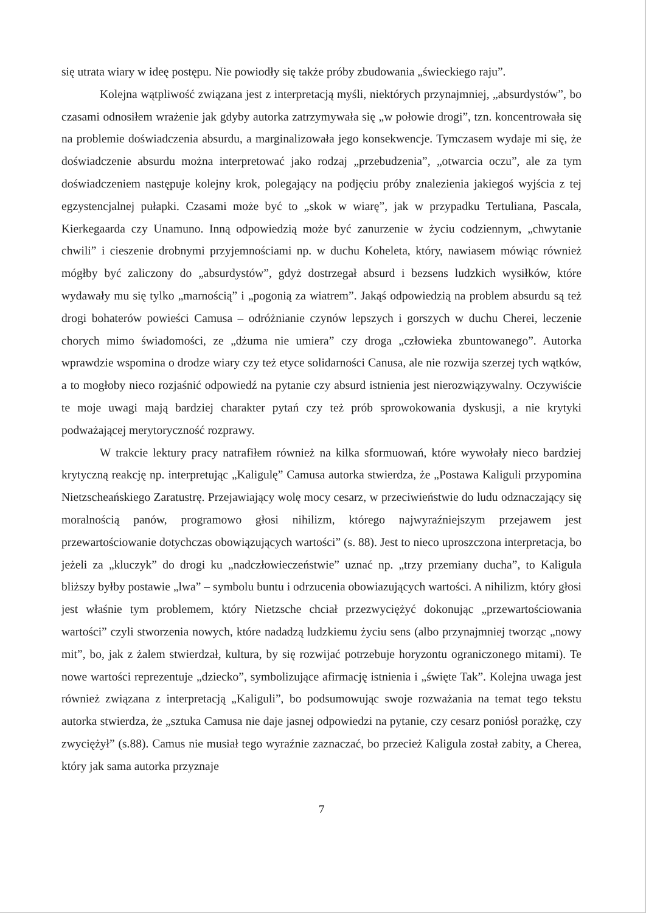się utrata wiary w ideę postępu. Nie powiodły się także próby zbudowania „świeckiego raju”.
Kolejna wątpliwość związana jest z interpretacją myśli, niektórych przynajmniej, „absurdystów”, bo czasami odnosiłem wrażenie jak gdyby autorka zatrzymywała się „w połowie drogi”, tzn. koncentrowała się na problemie doświadczenia absurdu, a marginalizowała jego konsekwencje. Tymczasem wydaje mi się, że doświadczenie absurdu można interpretować jako rodzaj „przebudzenia”, „otwarcia oczu”, ale za tym doświadczeniem następuje kolejny krok, polegający na podjęciu próby znalezienia jakiegoś wyjścia z tej egzystencjalnej pułapki. Czasami może być to „skok w wiarę”, jak w przypadku Tertuliana, Pascala, Kierkegaarda czy Unamuno. Inną odpowiedzią może być zanurzenie w życiu codziennym, „chwytanie chwili” i cieszenie drobnymi przyjemnościami np. w duchu Koheleta, który, nawiasem mówiąc również mógłby być zaliczony do „absurdystów”, gdyż dostrzegał absurd i bezsens ludzkich wysiłków, które wydawały mu się tylko „marnością” i „pogonią za wiatrem”. Jakąś odpowiedzią na problem absurdu są też drogi bohaterów powieści Camusa – odróżnianie czynów lepszych i gorszych w duchu Cherei, leczenie chorych mimo świadomości, ze „dżuma nie umiera” czy droga „człowieka zbuntowanego”. Autorka wprawdzie wspomina o drodze wiary czy też etyce solidarności Canusa, ale nie rozwija szerzej tych wątków, a to mogłoby nieco rozjaśnić odpowiedź na pytanie czy absurd istnienia jest nierozwiązywalny. Oczywiście te moje uwagi mają bardziej charakter pytań czy też prób sprowokowania dyskusji, a nie krytyki podważającej merytoryczność rozprawy.
W trakcie lektury pracy natrafiłem również na kilka sformuowań, które wywołały nieco bardziej krytyczną reakcję np. interpretując „Kaligulę” Camusa autorka stwierdza, że „Postawa Kaliguli przypomina Nietzscheańskiego Zaratustrę. Przejawiający wolę mocy cesarz, w przeciwieństwie do ludu odznaczający się moralnością panów, programowo głosi nihilizm, którego najwyraźniejszym przejawem jest przewartościowanie dotychczas obowiązujących wartości” (s. 88). Jest to nieco uproszczona interpretacja, bo jeżeli za „kluczyk” do drogi ku „nadczłowieczeństwie” uznać np. „trzy przemiany ducha”, to Kaligula bliższy byłby postawie „lwa” – symbolu buntu i odrzucenia obowiazujących wartości. A nihilizm, który głosi jest właśnie tym problemem, który Nietzsche chciał przezwyciężyć dokonując „przewartościowania wartości” czyli stworzenia nowych, które nadadzą ludzkiemu życiu sens (albo przynajmniej tworząc „nowy mit”, bo, jak z żalem stwierdzał, kultura, by się rozwijać potrzebuje horyzontu ograniczonego mitami). Te nowe wartości reprezentuje „dziecko”, symbolizujące afirmację istnienia i „święte Tak”. Kolejna uwaga jest również związana z interpretacją „Kaliguli”, bo podsumowując swoje rozważania na temat tego tekstu autorka stwierdza, że „sztuka Camusa nie daje jasnej odpowiedzi na pytanie, czy cesarz poniósł porażkę, czy zwyciężył” (s.88). Camus nie musiał tego wyraźnie zaznaczać, bo przecież Kaligula został zabity, a Cherea, który jak sama autorka przyznaje
7